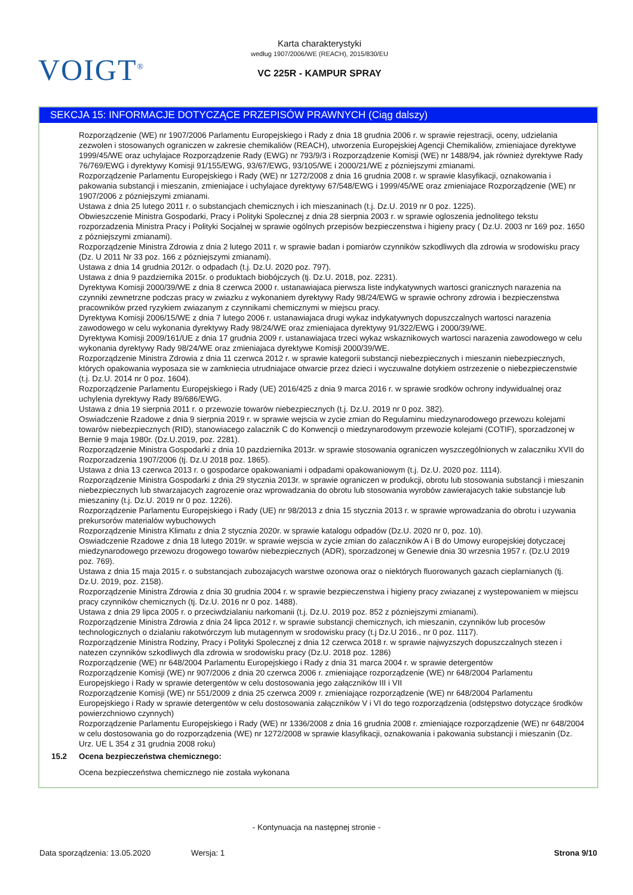VOIGT<sup>®</sup>
Karta charakterystyki
według 1907/2006/WE (REACH), 2015/830/EU
VC 225R - KAMPUR SPRAY
SEKCJA 15: INFORMACJE DOTYCZĄCE PRZEPISÓW PRAWNYCH (Ciąg dalszy)
Rozporządzenie (WE) nr 1907/2006 Parlamentu Europejskiego i Rady z dnia 18 grudnia 2006 r. w sprawie rejestracji, oceny, udzielania zezwolen i stosowanych ograniczen w zakresie chemikaliów (REACH), utworzenia Europejskiej Agencji Chemikaliów, zmieniajace dyrektywe 1999/45/WE oraz uchylajace Rozporządzenie Rady (EWG) nr 793/9/3 i Rozporządzenie Komisji (WE) nr 1488/94, jak również dyrektywe Rady 76/769/EWG i dyrektywy Komisji 91/155/EWG, 93/67/EWG, 93/105/WE i 2000/21/WE z pózniejszymi zmianami.
Rozporządzenie Parlamentu Europejskiego i Rady (WE) nr 1272/2008 z dnia 16 grudnia 2008 r. w sprawie klasyfikacji, oznakowania i pakowania substancji i mieszanin, zmieniajace i uchylajace dyrektywy 67/548/EWG i 1999/45/WE oraz zmieniajace Rozporządzenie (WE) nr 1907/2006 z pózniejszymi zmianami.
Ustawa z dnia 25 lutego 2011 r. o substancjach chemicznych i ich mieszaninach (t.j. Dz.U. 2019 nr 0 poz. 1225).
Obwieszczenie Ministra Gospodarki, Pracy i Polityki Spolecznej z dnia 28 sierpnia 2003 r. w sprawie ogloszenia jednolitego tekstu rozporzadzenia Ministra Pracy i Polityki Socjalnej w sprawie ogólnych przepisów bezpieczenstwa i higieny pracy ( Dz.U. 2003 nr 169 poz. 1650 z pózniejszymi zmianami).
Rozporządzenie Ministra Zdrowia z dnia 2 lutego 2011 r. w sprawie badan i pomiarów czynników szkodliwych dla zdrowia w srodowisku pracy (Dz. U 2011 Nr 33 poz. 166 z pózniejszymi zmianami).
Ustawa z dnia 14 grudnia 2012r. o odpadach (t.j. Dz.U. 2020 poz. 797).
Ustawa z dnia 9 pazdziernika 2015r. o produktach biobójczych (tj. Dz.U. 2018, poz. 2231).
Dyrektywa Komisji 2000/39/WE z dnia 8 czerwca 2000 r. ustanawiajaca pierwsza liste indykatywnych wartosci granicznych narazenia na czynniki zewnetrzne podczas pracy w zwiazku z wykonaniem dyrektywy Rady 98/24/EWG w sprawie ochrony zdrowia i bezpieczenstwa pracowników przed ryzykiem zwiazanym z czynnikami chemicznymi w miejscu pracy.
Dyrektywa Komisji 2006/15/WE z dnia 7 lutego 2006 r. ustanawiajaca drugi wykaz indykatywnych dopuszczalnych wartosci narazenia zawodowego w celu wykonania dyrektywy Rady 98/24/WE oraz zmieniajaca dyrektywy 91/322/EWG i 2000/39/WE.
Dyrektywa Komisji 2009/161/UE z dnia 17 grudnia 2009 r. ustanawiajaca trzeci wykaz wskaznikowych wartosci narazenia zawodowego w celu wykonania dyrektywy Rady 98/24/WE oraz zmieniajaca dyrektywe Komisji 2000/39/WE.
Rozporządzenie Ministra Zdrowia z dnia 11 czerwca 2012 r. w sprawie kategorii substancji niebezpiecznych i mieszanin niebezpiecznych, których opakowania wyposaza sie w zamkniecia utrudniajace otwarcie przez dzieci i wyczuwalne dotykiem ostrzezenie o niebezpieczenstwie (t.j. Dz.U. 2014 nr 0 poz. 1604).
Rozporządzenie Parlamentu Europejskiego i Rady (UE) 2016/425 z dnia 9 marca 2016 r. w sprawie srodków ochrony indywidualnej oraz uchylenia dyrektywy Rady 89/686/EWG.
Ustawa z dnia 19 sierpnia 2011 r. o przewozie towarów niebezpiecznych (t.j. Dz.U. 2019 nr 0 poz. 382).
Oswiadczenie Rzadowe z dnia 9 sierpnia 2019 r. w sprawie wejscia w zycie zmian do Regulaminu miedzynarodowego przewozu kolejami towarów niebezpiecznych (RID), stanowiacego zalacznik C do Konwencji o miedzynarodowym przewozie kolejami (COTIF), sporzadzonej w Bernie 9 maja 1980r. (Dz.U.2019, poz. 2281).
Rozporządzenie Ministra Gospodarki z dnia 10 pazdziernika 2013r. w sprawie stosowania ograniczen wyszczególnionych w zalaczniku XVII do Rozporzadzenia 1907/2006 (tj. Dz.U 2018 poz. 1865).
Ustawa z dnia 13 czerwca 2013 r. o gospodarce opakowaniami i odpadami opakowaniowym (t.j. Dz.U. 2020 poz. 1114).
Rozporządzenie Ministra Gospodarki z dnia 29 stycznia 2013r. w sprawie ograniczen w produkcji, obrotu lub stosowania substancji i mieszanin niebezpiecznych lub stwarzajacych zagrozenie oraz wprowadzania do obrotu lub stosowania wyrobów zawierajacych takie substancje lub mieszaniny (t.j. Dz.U. 2019 nr 0 poz. 1226).
Rozporządzenie Parlamentu Europejskiego i Rady (UE) nr 98/2013 z dnia 15 stycznia 2013 r. w sprawie wprowadzania do obrotu i uzywania prekursorów materialów wybuchowych
Rozporządzenie Ministra Klimatu z dnia 2 stycznia 2020r. w sprawie katalogu odpadów (Dz.U. 2020 nr 0, poz. 10).
Oswiadczenie Rzadowe z dnia 18 lutego 2019r. w sprawie wejscia w zycie zmian do zalaczników A i B do Umowy europejskiej dotyczacej miedzynarodowego przewozu drogowego towarów niebezpiecznych (ADR), sporzadzonej w Genewie dnia 30 wrzesnia 1957 r. (Dz.U 2019 poz. 769).
Ustawa z dnia 15 maja 2015 r. o substancjach zubozajacych warstwe ozonowa oraz o niektórych fluorowanych gazach cieplarnianych (tj. Dz.U. 2019, poz. 2158).
Rozporządzenie Ministra Zdrowia z dnia 30 grudnia 2004 r. w sprawie bezpieczenstwa i higieny pracy zwiazanej z wystepowaniem w miejscu pracy czynników chemicznych (tj. Dz.U. 2016 nr 0 poz. 1488).
Ustawa z dnia 29 lipca 2005 r. o przeciwdzialaniu narkomanii (t.j. Dz.U. 2019 poz. 852 z pózniejszymi zmianami).
Rozporządzenie Ministra Zdrowia z dnia 24 lipca 2012 r. w sprawie substancji chemicznych, ich mieszanin, czynników lub procesów technologicznych o dzialaniu rakotwórczym lub mutagennym w srodowisku pracy (t.j Dz.U 2016., nr 0 poz. 1117).
Rozporządzenie Ministra Rodziny, Pracy i Polityki Spolecznej z dnia 12 czerwca 2018 r. w sprawie najwyzszych dopuszczalnych stezen i natezen czynników szkodliwych dla zdrowia w srodowisku pracy (Dz.U. 2018 poz. 1286)
Rozporządzenie (WE) nr 648/2004 Parlamentu Europejskiego i Rady z dnia 31 marca 2004 r. w sprawie detergentów
Rozporządzenie Komisji (WE) nr 907/2006 z dnia 20 czerwca 2006 r. zmieniające rozporządzenie (WE) nr 648/2004 Parlamentu Europejskiego i Rady w sprawie detergentów w celu dostosowania jego załączników III i VII
Rozporządzenie Komisji (WE) nr 551/2009 z dnia 25 czerwca 2009 r. zmieniające rozporządzenie (WE) nr 648/2004 Parlamentu Europejskiego i Rady w sprawie detergentów w celu dostosowania załączników V i VI do tego rozporządzenia (odstępstwo dotyczące środków powierzchniowo czynnych)
Rozporządzenie Parlamentu Europejskiego i Rady (WE) nr 1336/2008 z dnia 16 grudnia 2008 r. zmieniające rozporządzenie (WE) nr 648/2004 w celu dostosowania go do rozporządzenia (WE) nr 1272/2008 w sprawie klasyfikacji, oznakowania i pakowania substancji i mieszanin (Dz. Urz. UE L 354 z 31 grudnia 2008 roku)
15.2 Ocena bezpieczeństwa chemicznego:
Ocena bezpieczeństwa chemicznego nie została wykonana
- Kontynuacja na następnej stronie -
Data sporządzenia: 13.05.2020 Wersja: 1 Strona 9/10